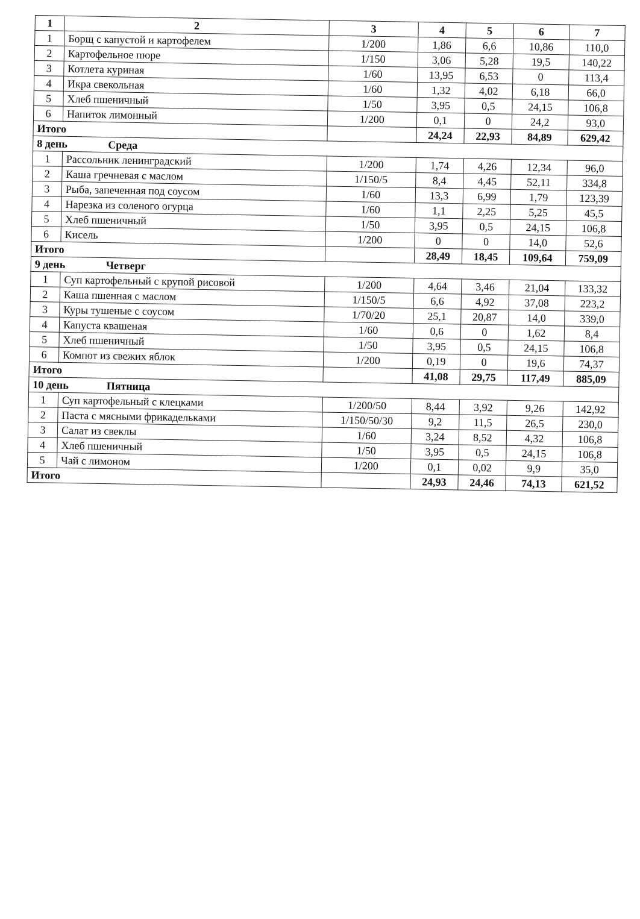| 1 | 2 | 3 | 4 | 5 | 6 | 7 |
| --- | --- | --- | --- | --- | --- | --- |
| 1 | Борщ с капустой и картофелем | 1/200 | 1,86 | 6,6 | 10,86 | 110,0 |
| 2 | Картофельное пюре | 1/150 | 3,06 | 5,28 | 19,5 | 140,22 |
| 3 | Котлета куриная | 1/60 | 13,95 | 6,53 | 0 | 113,4 |
| 4 | Икра свекольная | 1/60 | 1,32 | 4,02 | 6,18 | 66,0 |
| 5 | Хлеб пшеничный | 1/50 | 3,95 | 0,5 | 24,15 | 106,8 |
| 6 | Напиток лимонный | 1/200 | 0,1 | 0 | 24,2 | 93,0 |
| Итого | | | 24,24 | 22,93 | 84,89 | 629,42 |
| 8 день Среда | | | | | | |
| 1 | Рассольник ленинградский | 1/200 | 1,74 | 4,26 | 12,34 | 96,0 |
| 2 | Каша гречневая с маслом | 1/150/5 | 8,4 | 4,45 | 52,11 | 334,8 |
| 3 | Рыба, запеченная под соусом | 1/60 | 13,3 | 6,99 | 1,79 | 123,39 |
| 4 | Нарезка из соленого огурца | 1/60 | 1,1 | 2,25 | 5,25 | 45,5 |
| 5 | Хлеб пшеничный | 1/50 | 3,95 | 0,5 | 24,15 | 106,8 |
| 6 | Кисель | 1/200 | 0 | 0 | 14,0 | 52,6 |
| Итого | | | 28,49 | 18,45 | 109,64 | 759,09 |
| 9 день Четверг | | | | | | |
| 1 | Суп картофельный с крупой рисовой | 1/200 | 4,64 | 3,46 | 21,04 | 133,32 |
| 2 | Каша пшенная с маслом | 1/150/5 | 6,6 | 4,92 | 37,08 | 223,2 |
| 3 | Куры тушеные с соусом | 1/70/20 | 25,1 | 20,87 | 14,0 | 339,0 |
| 4 | Капуста квашеная | 1/60 | 0,6 | 0 | 1,62 | 8,4 |
| 5 | Хлеб пшеничный | 1/50 | 3,95 | 0,5 | 24,15 | 106,8 |
| 6 | Компот из свежих яблок | 1/200 | 0,19 | 0 | 19,6 | 74,37 |
| Итого | | | 41,08 | 29,75 | 117,49 | 885,09 |
| 10 день Пятница | | | | | | |
| 1 | Суп картофельный с клецками | 1/200/50 | 8,44 | 3,92 | 9,26 | 142,92 |
| 2 | Паста с мясными фрикадельками | 1/150/50/30 | 9,2 | 11,5 | 26,5 | 230,0 |
| 3 | Салат из свеклы | 1/60 | 3,24 | 8,52 | 4,32 | 106,8 |
| 4 | Хлеб пшеничный | 1/50 | 3,95 | 0,5 | 24,15 | 106,8 |
| 5 | Чай с лимоном | 1/200 | 0,1 | 0,02 | 9,9 | 35,0 |
| Итого | | | 24,93 | 24,46 | 74,13 | 621,52 |